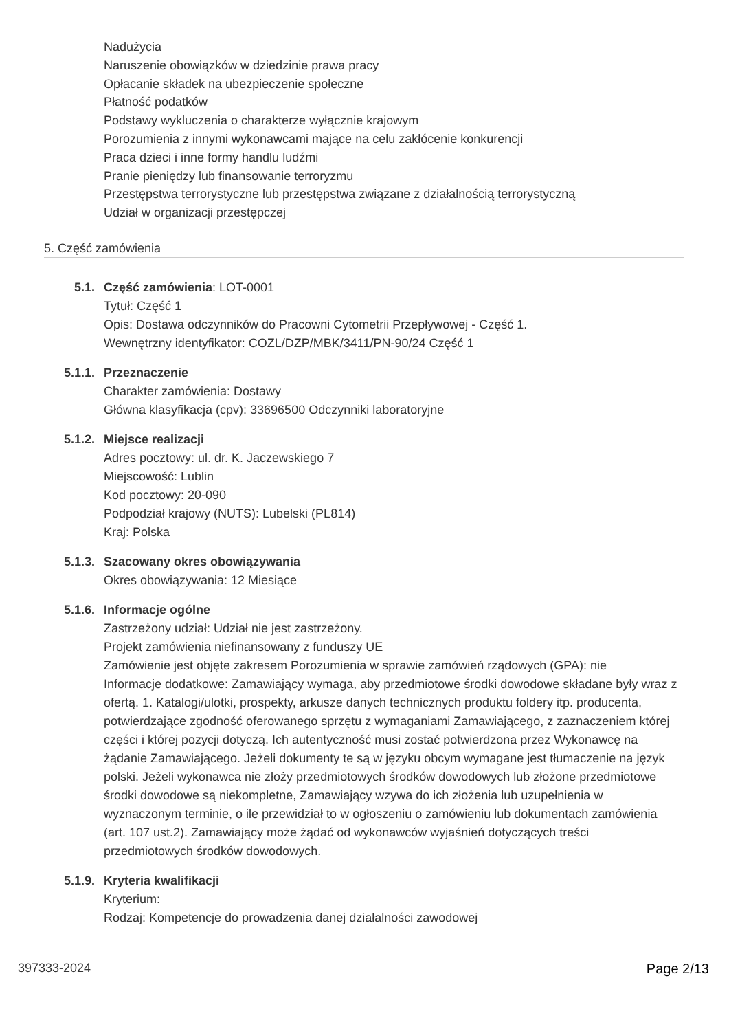Nadużycia
Naruszenie obowiązków w dziedzinie prawa pracy
Opłacanie składek na ubezpieczenie społeczne
Płatność podatków
Podstawy wykluczenia o charakterze wyłącznie krajowym
Porozumienia z innymi wykonawcami mające na celu zakłócenie konkurencji
Praca dzieci i inne formy handlu ludźmi
Pranie pieniędzy lub finansowanie terroryzmu
Przestępstwa terrorystyczne lub przestępstwa związane z działalnością terrorystyczną
Udział w organizacji przestępczej
5. Część zamówienia
5.1. Część zamówienia: LOT-0001
Tytuł: Część 1
Opis: Dostawa odczynników do Pracowni Cytometrii Przepływowej - Część 1.
Wewnętrzny identyfikator: COZL/DZP/MBK/3411/PN-90/24 Część 1
5.1.1. Przeznaczenie
Charakter zamówienia: Dostawy
Główna klasyfikacja (cpv): 33696500 Odczynniki laboratoryjne
5.1.2. Miejsce realizacji
Adres pocztowy: ul. dr. K. Jaczewskiego 7
Miejscowość: Lublin
Kod pocztowy: 20-090
Podpodział krajowy (NUTS): Lubelski (PL814)
Kraj: Polska
5.1.3. Szacowany okres obowiązywania
Okres obowiązywania: 12 Miesiące
5.1.6. Informacje ogólne
Zastrzeżony udział: Udział nie jest zastrzeżony.
Projekt zamówienia niefinansowany z funduszy UE
Zamówienie jest objęte zakresem Porozumienia w sprawie zamówień rządowych (GPA): nie
Informacje dodatkowe: Zamawiający wymaga, aby przedmiotowe środki dowodowe składane były wraz z ofertą. 1. Katalogi/ulotki, prospekty, arkusze danych technicznych produktu foldery itp. producenta, potwierdzające zgodność oferowanego sprzętu z wymaganiami Zamawiającego, z zaznaczeniem której części i której pozycji dotyczą. Ich autentyczność musi zostać potwierdzona przez Wykonawcę na żądanie Zamawiającego. Jeżeli dokumenty te są w języku obcym wymagane jest tłumaczenie na język polski. Jeżeli wykonawca nie złoży przedmiotowych środków dowodowych lub złożone przedmiotowe środki dowodowe są niekompletne, Zamawiający wzywa do ich złożenia lub uzupełnienia w wyznaczonym terminie, o ile przewidział to w ogłoszeniu o zamówieniu lub dokumentach zamówienia (art. 107 ust.2). Zamawiający może żądać od wykonawców wyjaśnień dotyczących treści przedmiotowych środków dowodowych.
5.1.9. Kryteria kwalifikacji
Kryterium:
Rodzaj: Kompetencje do prowadzenia danej działalności zawodowej
397333-2024 Page 2/13